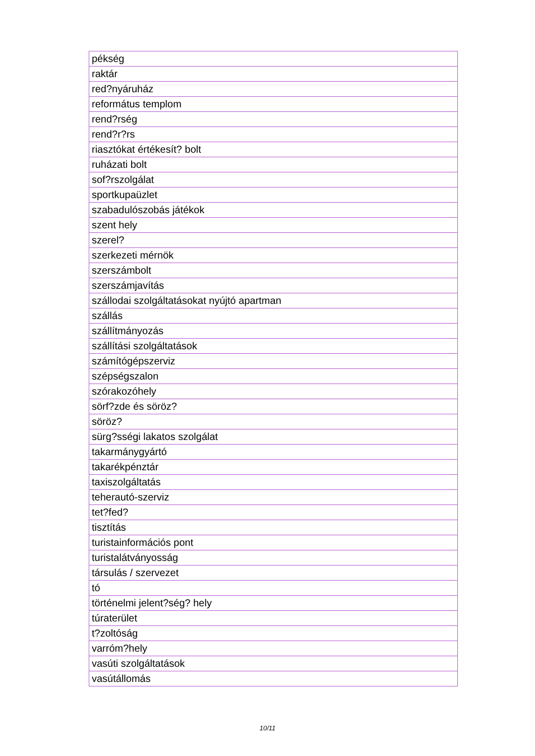| pékség |
| raktár |
| red?nyáruház |
| református templom |
| rend?rség |
| rend?r?rs |
| riasztókat értékesít? bolt |
| ruházati bolt |
| sof?rszolgálat |
| sportkupaüzlet |
| szabadulószobás játékok |
| szent hely |
| szerel? |
| szerkezeti mérnök |
| szerszámbolt |
| szerszámjavítás |
| szállodai szolgáltatásokat nyújtó apartman |
| szállás |
| szállítmányozás |
| szállítási szolgáltatások |
| számítógépszerviz |
| szépségszalon |
| szórakozóhely |
| sörf?zde és söröz? |
| söröz? |
| sürg?sségi lakatos szolgálat |
| takarmánygyártó |
| takarékpénztár |
| taxiszolgáltatás |
| teherautó-szerviz |
| tet?fed? |
| tisztítás |
| turistainformációs pont |
| turistalátványosság |
| társulás / szervezet |
| tó |
| történelmi jelent?ség? hely |
| túraterület |
| t?zoltóság |
| varróm?hely |
| vasúti szolgáltatások |
| vasútállomás |
10/11